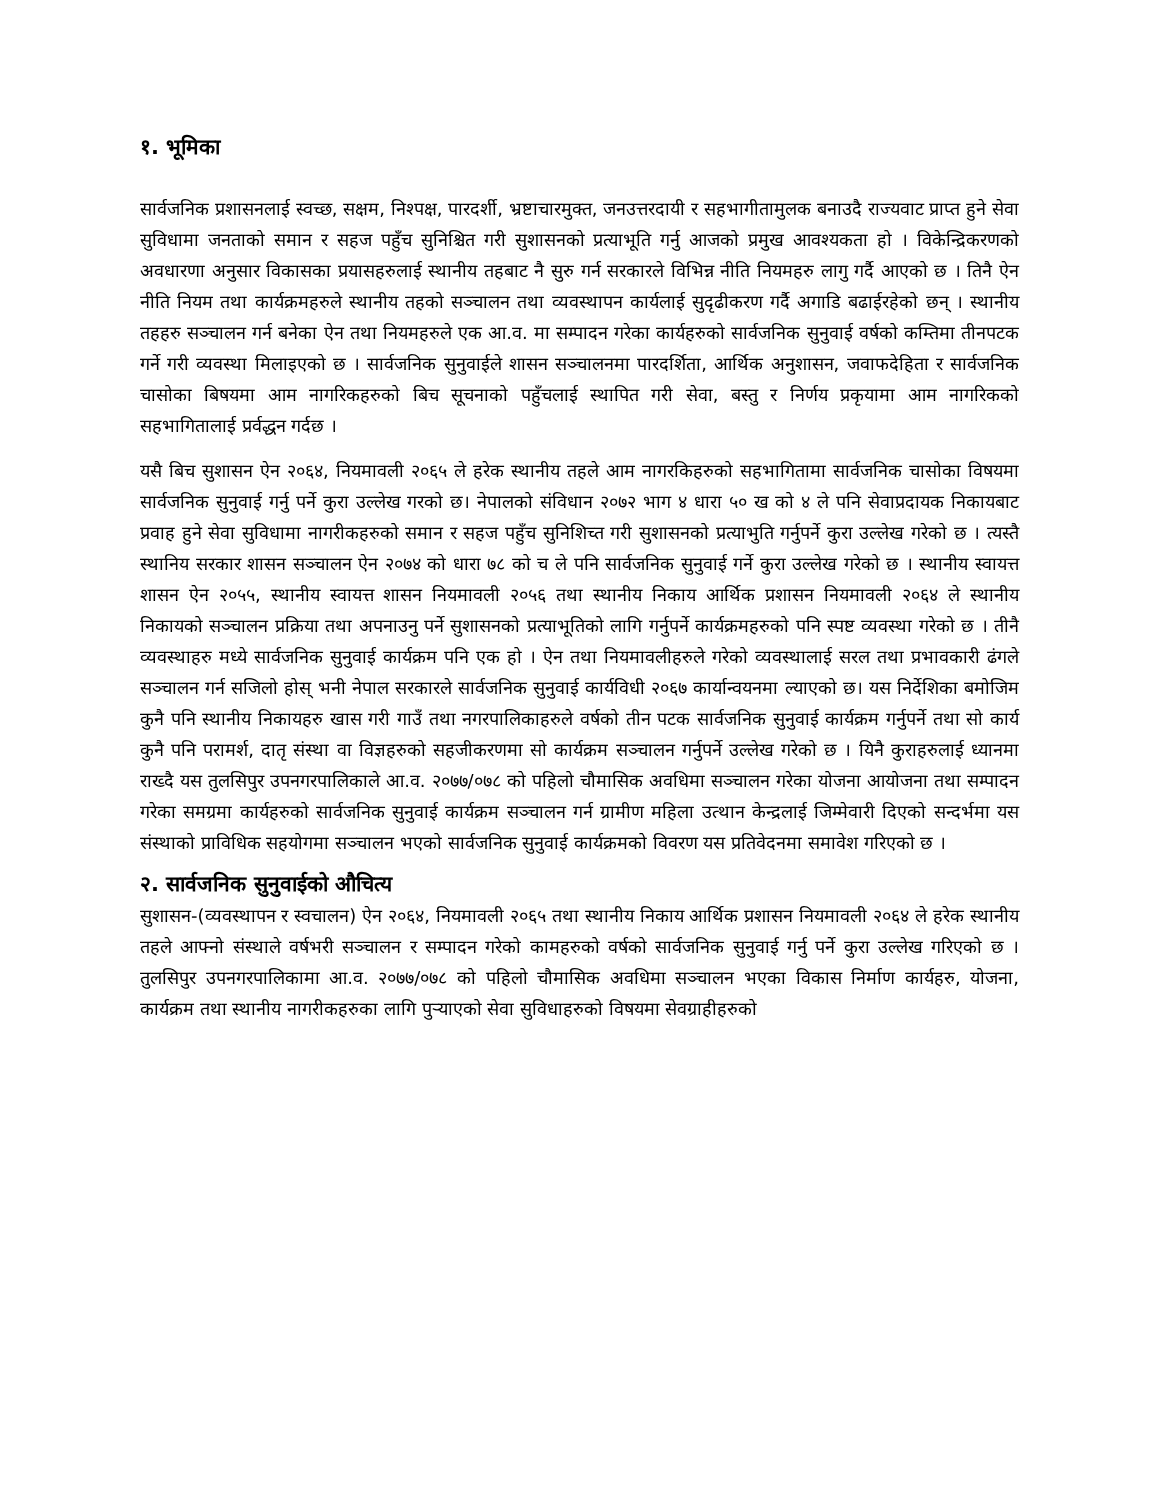१. भूमिका
सार्वजनिक प्रशासनलाई स्वच्छ, सक्षम, निश्पक्ष, पारदर्शी, भ्रष्टाचारमुक्त, जनउत्तरदायी र सहभागीतामुलक बनाउदै राज्यवाट प्राप्त हुने सेवा सुविधामा जनताको समान र सहज पहुँच सुनिश्चित गरी सुशासनको प्रत्याभूति गर्नु आजको प्रमुख आवश्यकता हो । विकेन्द्रिकरणको अवधारणा अनुसार विकासका प्रयासहरुलाई स्थानीय तहबाट नै सुरु गर्न सरकारले विभिन्न नीति नियमहरु लागु गर्दै आएको छ । तिनै ऐन नीति नियम तथा कार्यक्रमहरुले स्थानीय तहको सञ्चालन तथा व्यवस्थापन कार्यलाई सुदृढीकरण गर्दै अगाडि बढाईरहेको छन् । स्थानीय तहहरु सञ्चालन गर्न बनेका ऐन तथा नियमहरुले एक आ.व. मा सम्पादन गरेका कार्यहरुको सार्वजनिक सुनुवाई वर्षको कम्तिमा तीनपटक गर्ने गरी व्यवस्था मिलाइएको छ । सार्वजनिक सुनुवाईले शासन सञ्चालनमा पारदर्शिता, आर्थिक अनुशासन, जवाफदेहिता र सार्वजनिक चासोका बिषयमा आम नागरिकहरुको बिच सूचनाको पहुँचलाई स्थापित गरी सेवा, बस्तु र निर्णय प्रकृयामा आम नागरिकको सहभागितालाई प्रर्वद्धन गर्दछ ।
यसै बिच सुशासन ऐन २०६४, नियमावली २०६५ ले हरेक स्थानीय तहले आम नागरकिहरुको सहभागितामा सार्वजनिक चासोका विषयमा सार्वजनिक सुनुवाई गर्नु पर्ने कुरा उल्लेख गरको छ। नेपालको संविधान २०७२ भाग ४ धारा ५० ख को ४ ले पनि सेवाप्रदायक निकायबाट प्रवाह हुने सेवा सुविधामा नागरीकहरुको समान र सहज पहुँच सुनिशिच्त गरी सुशासनको प्रत्याभुति गर्नुपर्ने कुरा उल्लेख गरेको छ । त्यस्तै स्थानिय सरकार शासन सञ्चालन ऐन २०७४ को धारा ७८ को च ले पनि सार्वजनिक सुनुवाई गर्ने कुरा उल्लेख गरेको छ । स्थानीय स्वायत्त शासन ऐन २०५५, स्थानीय स्वायत्त शासन नियमावली २०५६ तथा स्थानीय निकाय आर्थिक प्रशासन नियमावली २०६४ ले स्थानीय निकायको सञ्चालन प्रक्रिया तथा अपनाउनु पर्ने सुशासनको प्रत्याभूतिको लागि गर्नुपर्ने कार्यक्रमहरुको पनि स्पष्ट व्यवस्था गरेको छ । तीनै व्यवस्थाहरु मध्ये सार्वजनिक सुनुवाई कार्यक्रम पनि एक हो । ऐन तथा नियमावलीहरुले गरेको व्यवस्थालाई सरल तथा प्रभावकारी ढंगले सञ्चालन गर्न सजिलो होस् भनी नेपाल सरकारले सार्वजनिक सुनुवाई कार्यविधी २०६७ कार्यान्वयनमा ल्याएको छ। यस निर्देशिका बमोजिम कुनै पनि स्थानीय निकायहरु खास गरी गाउँ तथा नगरपालिकाहरुले वर्षको तीन पटक सार्वजनिक सुनुवाई कार्यक्रम गर्नुपर्ने तथा सो कार्य कुनै पनि परामर्श, दातृ संस्था वा विज्ञहरुको सहजीकरणमा सो कार्यक्रम सञ्चालन गर्नुपर्ने उल्लेख गरेको छ । यिनै कुराहरुलाई ध्यानमा राख्दै यस तुलसिपुर उपनगरपालिकाले आ.व. २०७७/०७८ को पहिलो चौमासिक अवधिमा सञ्चालन गरेका योजना आयोजना तथा सम्पादन गरेका समग्रमा कार्यहरुको सार्वजनिक सुनुवाई कार्यक्रम सञ्चालन गर्न ग्रामीण महिला उत्थान केन्द्रलाई जिम्मेवारी दिएको सन्दर्भमा यस संस्थाको प्राविधिक सहयोगमा सञ्चालन भएको सार्वजनिक सुनुवाई कार्यक्रमको विवरण यस प्रतिवेदनमा समावेश गरिएको छ ।
२. सार्वजनिक सुनुवाईको औचित्य
सुशासन-(व्यवस्थापन र स्वचालन) ऐन २०६४, नियमावली २०६५ तथा स्थानीय निकाय आर्थिक प्रशासन नियमावली २०६४ ले हरेक स्थानीय तहले आफ्नो संस्थाले वर्षभरी सञ्चालन र सम्पादन गरेको कामहरुको वर्षको सार्वजनिक सुनुवाई गर्नु पर्ने कुरा उल्लेख गरिएको छ । तुलसिपुर उपनगरपालिकामा आ.व. २०७७/०७८ को पहिलो चौमासिक अवधिमा सञ्चालन भएका विकास निर्माण कार्यहरु, योजना, कार्यक्रम तथा स्थानीय नागरीकहरुका लागि पुऱ्याएको सेवा सुविधाहरुको विषयमा सेवग्राहीहरुको